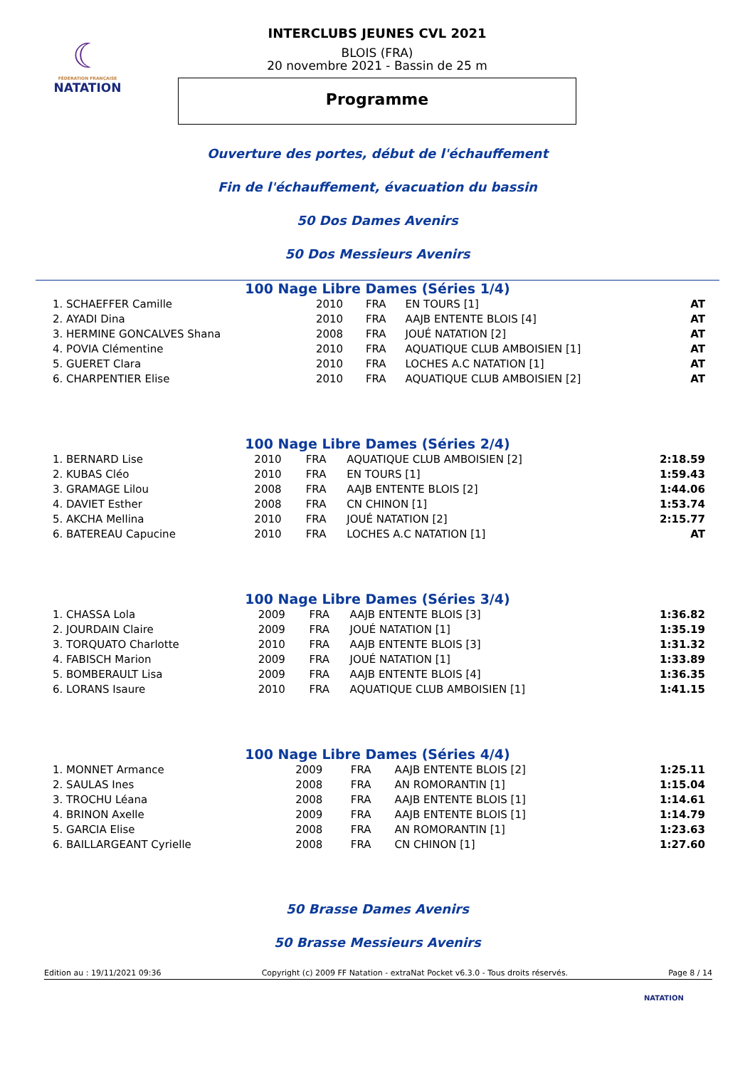☾
FÉDÉRATION FRANÇAISE
NATATION
INTERCLUBS JEUNES CVL 2021
BLOIS (FRA)
20 novembre 2021 - Bassin de 25 m
Programme
Ouverture des portes, début de l'échauffement
Fin de l'échauffement, évacuation du bassin
50 Dos Dames Avenirs
50 Dos Messieurs Avenirs
100 Nage Libre Dames (Séries 1/4)
| 1. SCHAEFFER Camille | 2010 | FRA | EN TOURS [1] | AT |
| 2. AYADI Dina | 2010 | FRA | AAJB ENTENTE BLOIS [4] | AT |
| 3. HERMINE GONCALVES Shana | 2008 | FRA | JOUÉ NATATION [2] | AT |
| 4. POVIA Clémentine | 2010 | FRA | AQUATIQUE CLUB AMBOISIEN [1] | AT |
| 5. GUERET Clara | 2010 | FRA | LOCHES A.C NATATION [1] | AT |
| 6. CHARPENTIER Elise | 2010 | FRA | AQUATIQUE CLUB AMBOISIEN [2] | AT |
100 Nage Libre Dames (Séries 2/4)
| 1. BERNARD Lise | 2010 | FRA | AQUATIQUE CLUB AMBOISIEN [2] | 2:18.59 |
| 2. KUBAS Cléo | 2010 | FRA | EN TOURS [1] | 1:59.43 |
| 3. GRAMAGE Lilou | 2008 | FRA | AAJB ENTENTE BLOIS [2] | 1:44.06 |
| 4. DAVIET Esther | 2008 | FRA | CN CHINON [1] | 1:53.74 |
| 5. AKCHA Mellina | 2010 | FRA | JOUÉ NATATION [2] | 2:15.77 |
| 6. BATEREAU Capucine | 2010 | FRA | LOCHES A.C NATATION [1] | AT |
100 Nage Libre Dames (Séries 3/4)
| 1. CHASSA Lola | 2009 | FRA | AAJB ENTENTE BLOIS [3] | 1:36.82 |
| 2. JOURDAIN Claire | 2009 | FRA | JOUÉ NATATION [1] | 1:35.19 |
| 3. TORQUATO Charlotte | 2010 | FRA | AAJB ENTENTE BLOIS [3] | 1:31.32 |
| 4. FABISCH Marion | 2009 | FRA | JOUÉ NATATION [1] | 1:33.89 |
| 5. BOMBERAULT Lisa | 2009 | FRA | AAJB ENTENTE BLOIS [4] | 1:36.35 |
| 6. LORANS Isaure | 2010 | FRA | AQUATIQUE CLUB AMBOISIEN [1] | 1:41.15 |
100 Nage Libre Dames (Séries 4/4)
| 1. MONNET Armance | 2009 | FRA | AAJB ENTENTE BLOIS [2] | 1:25.11 |
| 2. SAULAS Ines | 2008 | FRA | AN ROMORANTIN [1] | 1:15.04 |
| 3. TROCHU Léana | 2008 | FRA | AAJB ENTENTE BLOIS [1] | 1:14.61 |
| 4. BRINON Axelle | 2009 | FRA | AAJB ENTENTE BLOIS [1] | 1:14.79 |
| 5. GARCIA Elise | 2008 | FRA | AN ROMORANTIN [1] | 1:23.63 |
| 6. BAILLARGEANT Cyrielle | 2008 | FRA | CN CHINON [1] | 1:27.60 |
50 Brasse Dames Avenirs
50 Brasse Messieurs Avenirs
Edition au : 19/11/2021 09:36 Copyright (c) 2009 FF Natation - extraNat Pocket v6.3.0 - Tous droits réservés. Page 8 / 14
NATATION